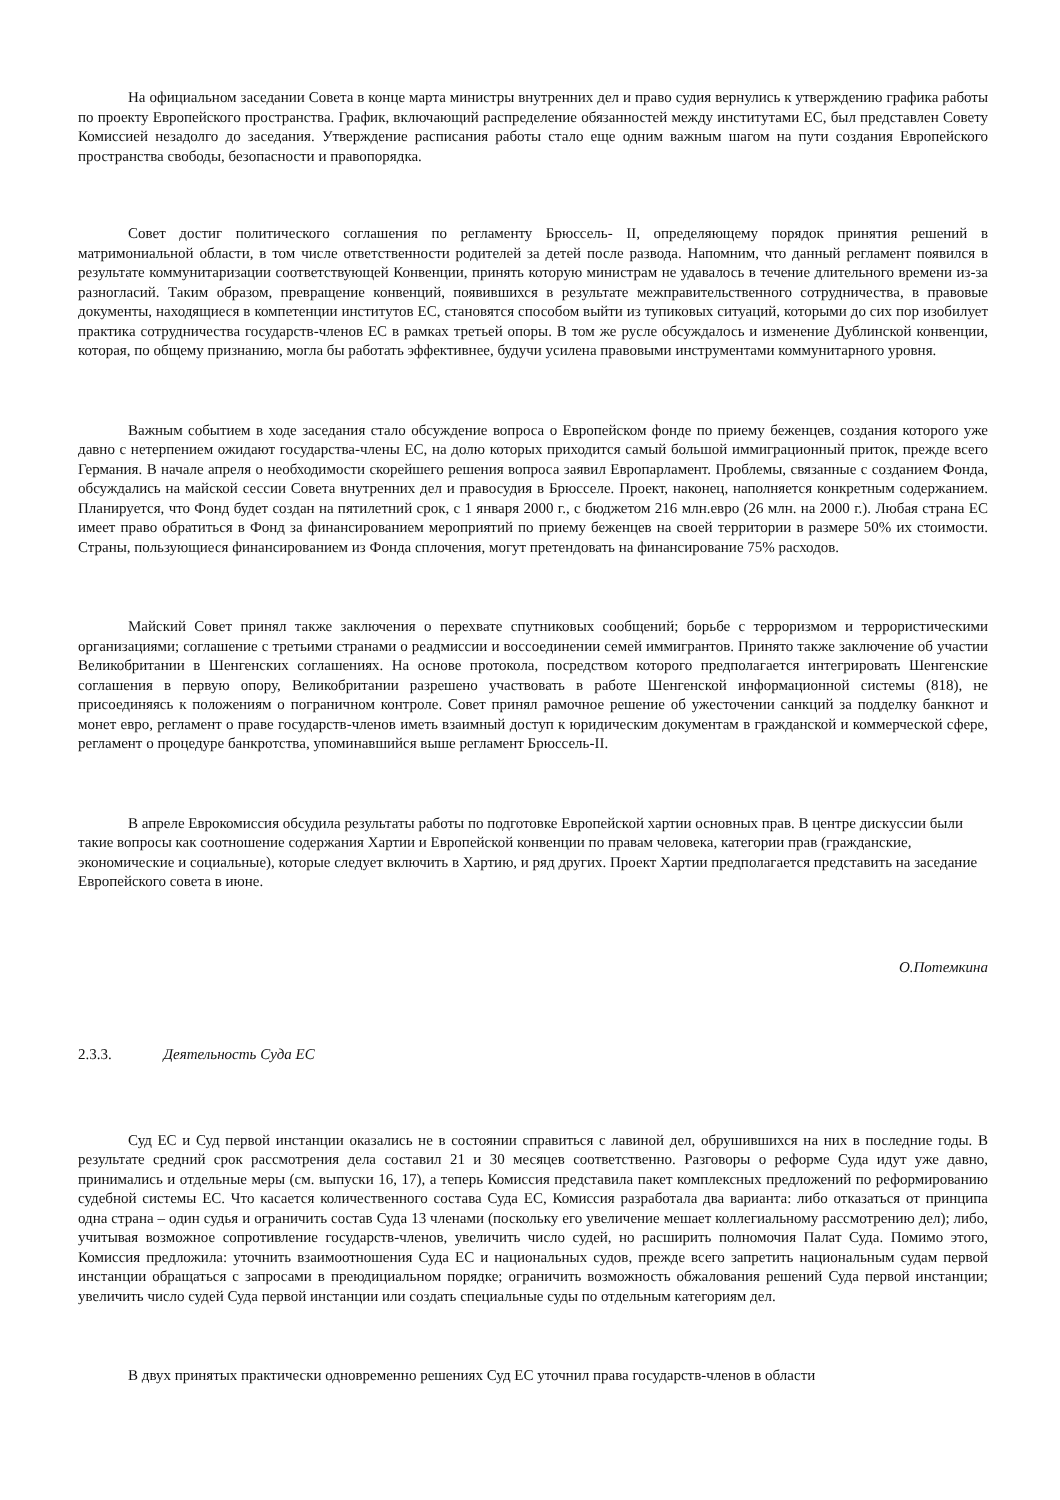На официальном заседании Совета в конце марта министры внутренних дел и право судия вернулись к утверждению графика работы по проекту Европейского пространства. График, включающий распределение обязанностей между институтами ЕС, был представлен Совету Комиссией незадолго до заседания. Утверждение расписания работы стало еще одним важным шагом на пути создания Европейского пространства свободы, безопасности и правопорядка.
Совет достиг политического соглашения по регламенту Брюссель- II, определяющему порядок принятия решений в матримониальной области, в том числе ответственности родителей за детей после развода. Напомним, что данный регламент появился в результате коммунитаризации соответствующей Конвенции, принять которую министрам не удавалось в течение длительного времени из-за разногласий. Таким образом, превращение конвенций, появившихся в результате межправительственного сотрудничества, в правовые документы, находящиеся в компетенции институтов ЕС, становятся способом выйти из тупиковых ситуаций, которыми до сих пор изобилует практика сотрудничества государств-членов ЕС в рамках третьей опоры. В том же русле обсуждалось и изменение Дублинской конвенции, которая, по общему признанию, могла бы работать эффективнее, будучи усилена правовыми инструментами коммунитарного уровня.
Важным событием в ходе заседания стало обсуждение вопроса о Европейском фонде по приему беженцев, создания которого уже давно с нетерпением ожидают государства-члены ЕС, на долю которых приходится самый большой иммиграционный приток, прежде всего Германия. В начале апреля о необходимости скорейшего решения вопроса заявил Европарламент. Проблемы, связанные с созданием Фонда, обсуждались на майской сессии Совета внутренних дел и правосудия в Брюсселе. Проект, наконец, наполняется конкретным содержанием. Планируется, что Фонд будет создан на пятилетний срок, с 1 января 2000 г., с бюджетом 216 млн.евро (26 млн. на 2000 г.). Любая страна ЕС имеет право обратиться в Фонд за финансированием мероприятий по приему беженцев на своей территории в размере 50% их стоимости. Страны, пользующиеся финансированием из Фонда сплочения, могут претендовать на финансирование 75% расходов.
Майский Совет принял также заключения о перехвате спутниковых сообщений; борьбе с терроризмом и террористическими организациями; соглашение с третьими странами о реадмиссии и воссоединении семей иммигрантов. Принято также заключение об участии Великобритании в Шенгенских соглашениях. На основе протокола, посредством которого предполагается интегрировать Шенгенские соглашения в первую опору, Великобритании разрешено участвовать в работе Шенгенской информационной системы (818), не присоединяясь к положениям о пограничном контроле. Совет принял рамочное решение об ужесточении санкций за подделку банкнот и монет евро, регламент о праве государств-членов иметь взаимный доступ к юридическим документам в гражданской и коммерческой сфере, регламент о процедуре банкротства, упоминавшийся выше регламент Брюссель-II.
В апреле Еврокомиссия обсудила результаты работы по подготовке Европейской хартии основных прав. В центре дискуссии были такие вопросы как соотношение содержания Хартии и Европейской конвенции по правам человека, категории прав (гражданские, экономические и социальные), которые следует включить в Хартию, и ряд других. Проект Хартии предполагается представить на заседание Европейского совета в июне.
О.Потемкина
2.3.3. Деятельность Суда ЕС
Суд ЕС и Суд первой инстанции оказались не в состоянии справиться с лавиной дел, обрушившихся на них в последние годы. В результате средний срок рассмотрения дела составил 21 и 30 месяцев соответственно. Разговоры о реформе Суда идут уже давно, принимались и отдельные меры (см. выпуски 16, 17), а теперь Комиссия представила пакет комплексных предложений по реформированию судебной системы ЕС. Что касается количественного состава Суда ЕС, Комиссия разработала два варианта: либо отказаться от принципа одна страна – один судья и ограничить состав Суда 13 членами (поскольку его увеличение мешает коллегиальному рассмотрению дел); либо, учитывая возможное сопротивление государств-членов, увеличить число судей, но расширить полномочия Палат Суда. Помимо этого, Комиссия предложила: уточнить взаимоотношения Суда ЕС и национальных судов, прежде всего запретить национальным судам первой инстанции обращаться с запросами в преюдициальном порядке; ограничить возможность обжалования решений Суда первой инстанции; увеличить число судей Суда первой инстанции или создать специальные суды по отдельным категориям дел.
В двух принятых практически одновременно решениях Суд ЕС уточнил права государств-членов в области